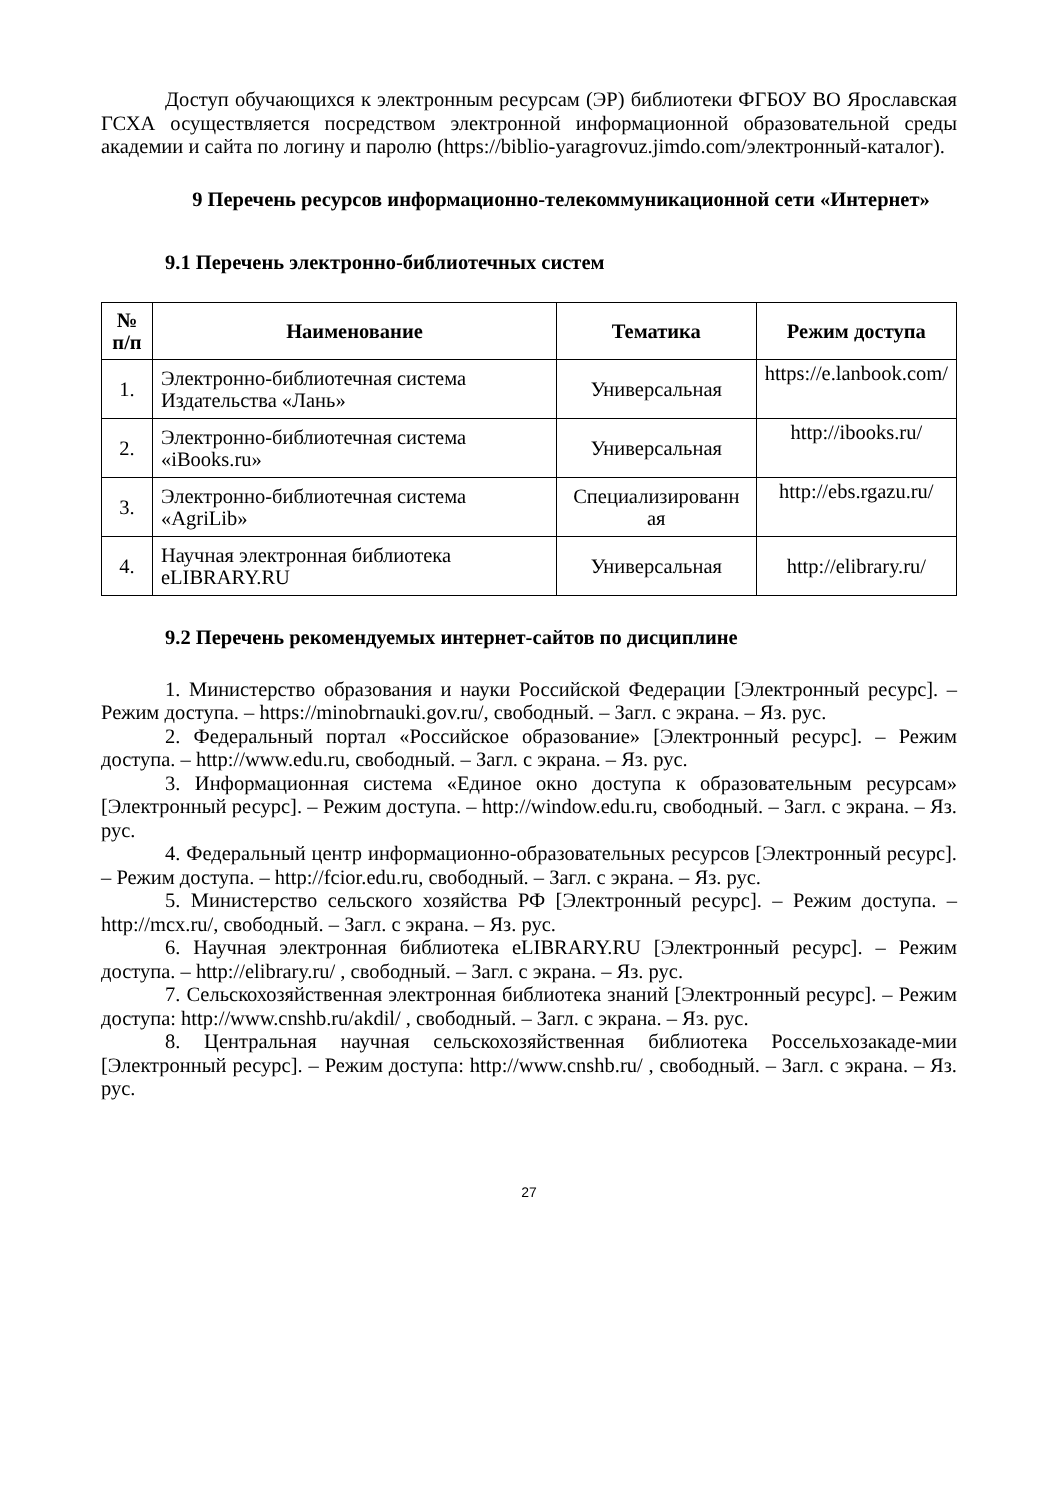Доступ обучающихся к электронным ресурсам (ЭР) библиотеки ФГБОУ ВО Ярославская ГСХА осуществляется посредством электронной информационной образовательной среды академии и сайта по логину и паролю (https://biblio-yaragrovuz.jimdo.com/электронный-каталог).
9 Перечень ресурсов информационно-телекоммуникационной сети «Интернет»
9.1 Перечень электронно-библиотечных систем
| № п/п | Наименование | Тематика | Режим доступа |
| --- | --- | --- | --- |
| 1. | Электронно-библиотечная система Издательства «Лань» | Универсальная | https://e.lanbook.com/ |
| 2. | Электронно-библиотечная система «iBooks.ru» | Универсальная | http://ibooks.ru/ |
| 3. | Электронно-библиотечная система «AgriLib» | Специализированн ая | http://ebs.rgazu.ru/ |
| 4. | Научная электронная библиотека eLIBRARY.RU | Универсальная | http://elibrary.ru/ |
9.2 Перечень рекомендуемых интернет-сайтов по дисциплине
1. Министерство образования и науки Российской Федерации [Электронный ресурс]. – Режим доступа. – https://minobrnauki.gov.ru/, свободный. – Загл. с экрана. – Яз. рус.
2. Федеральный портал «Российское образование» [Электронный ресурс]. – Режим доступа. – http://www.edu.ru, свободный. – Загл. с экрана. – Яз. рус.
3. Информационная система «Единое окно доступа к образовательным ресурсам» [Электронный ресурс]. – Режим доступа. – http://window.edu.ru, свободный. – Загл. с экрана. – Яз. рус.
4. Федеральный центр информационно-образовательных ресурсов [Электронный ресурс]. – Режим доступа. – http://fcior.edu.ru, свободный. – Загл. с экрана. – Яз. рус.
5. Министерство сельского хозяйства РФ [Электронный ресурс]. – Режим доступа. – http://mcx.ru/, свободный. – Загл. с экрана. – Яз. рус.
6. Научная электронная библиотека eLIBRARY.RU [Электронный ресурс]. – Режим доступа. – http://elibrary.ru/ , свободный. – Загл. с экрана. – Яз. рус.
7. Сельскохозяйственная электронная библиотека знаний [Электронный ресурс]. – Режим доступа: http://www.cnshb.ru/akdil/ , свободный. – Загл. с экрана. – Яз. рус.
8. Центральная научная сельскохозяйственная библиотека Россельхозакаде-мии [Электронный ресурс]. – Режим доступа: http://www.cnshb.ru/ , свободный. – Загл. с экрана. – Яз. рус.
27